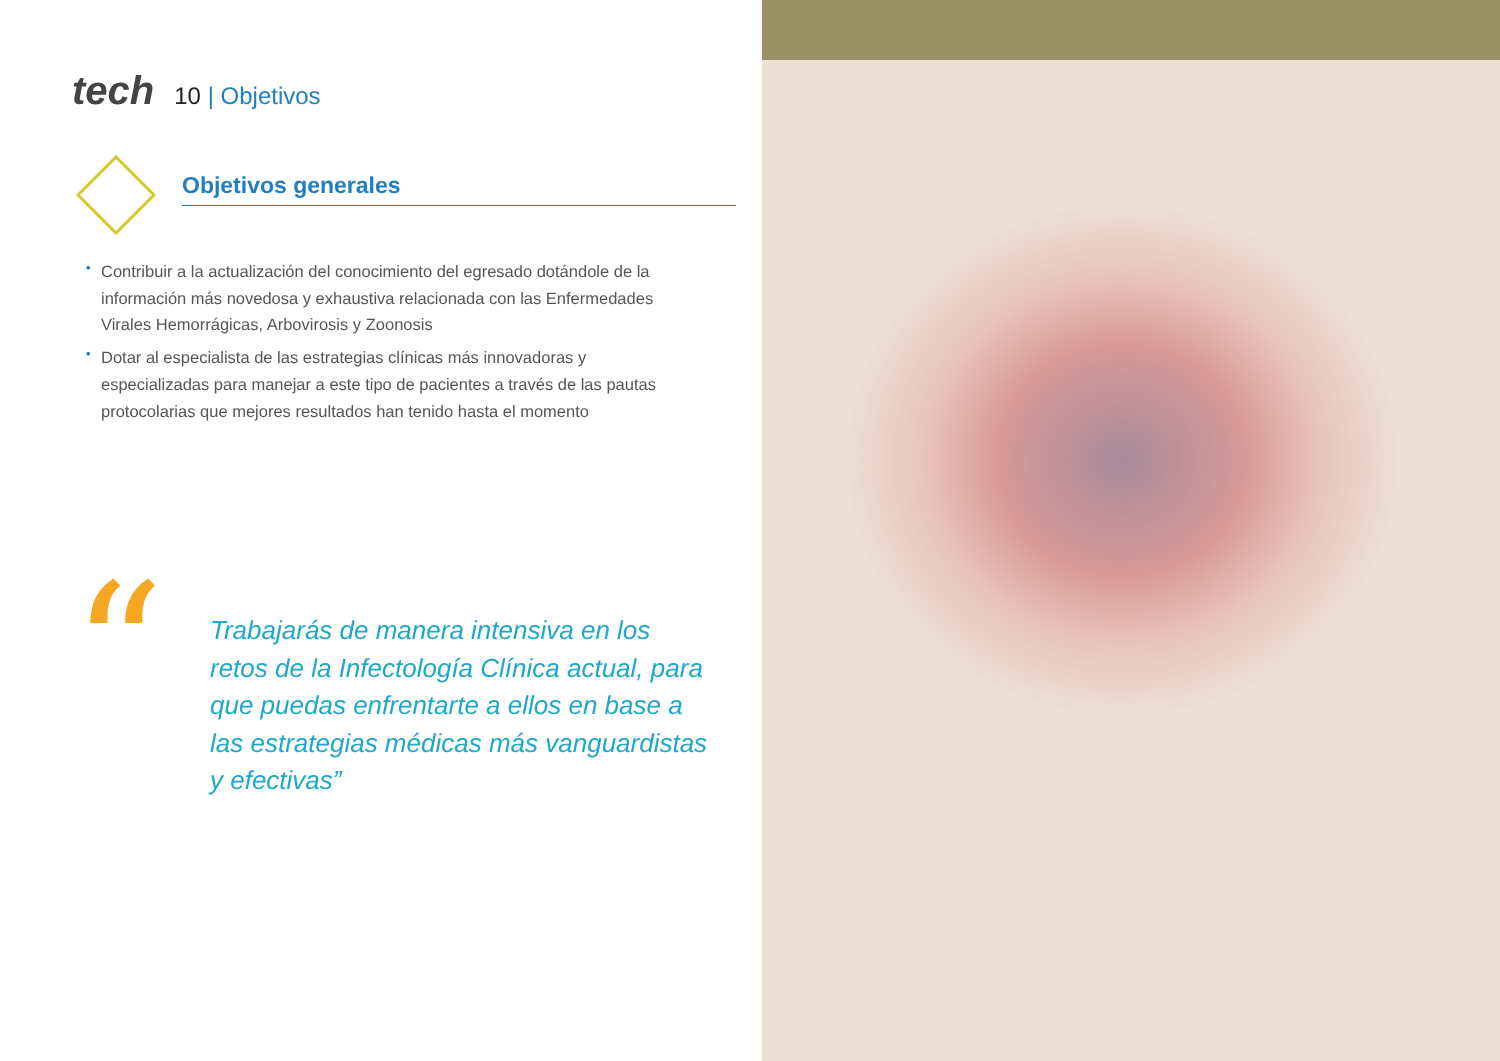tech
10 | Objetivos
Objetivos generales
• Contribuir a la actualización del conocimiento del egresado dotándole de la información más novedosa y exhaustiva relacionada con las Enfermedades Virales Hemorrágicas, Arbovirosis y Zoonosis
• Dotar al especialista de las estrategias clínicas más innovadoras y especializadas para manejar a este tipo de pacientes a través de las pautas protocolarias que mejores resultados han tenido hasta el momento
“
Trabajarás de manera intensiva en los retos de la Infectología Clínica actual, para que puedas enfrentarte a ellos en base a las estrategias médicas más vanguardistas y efectivas”